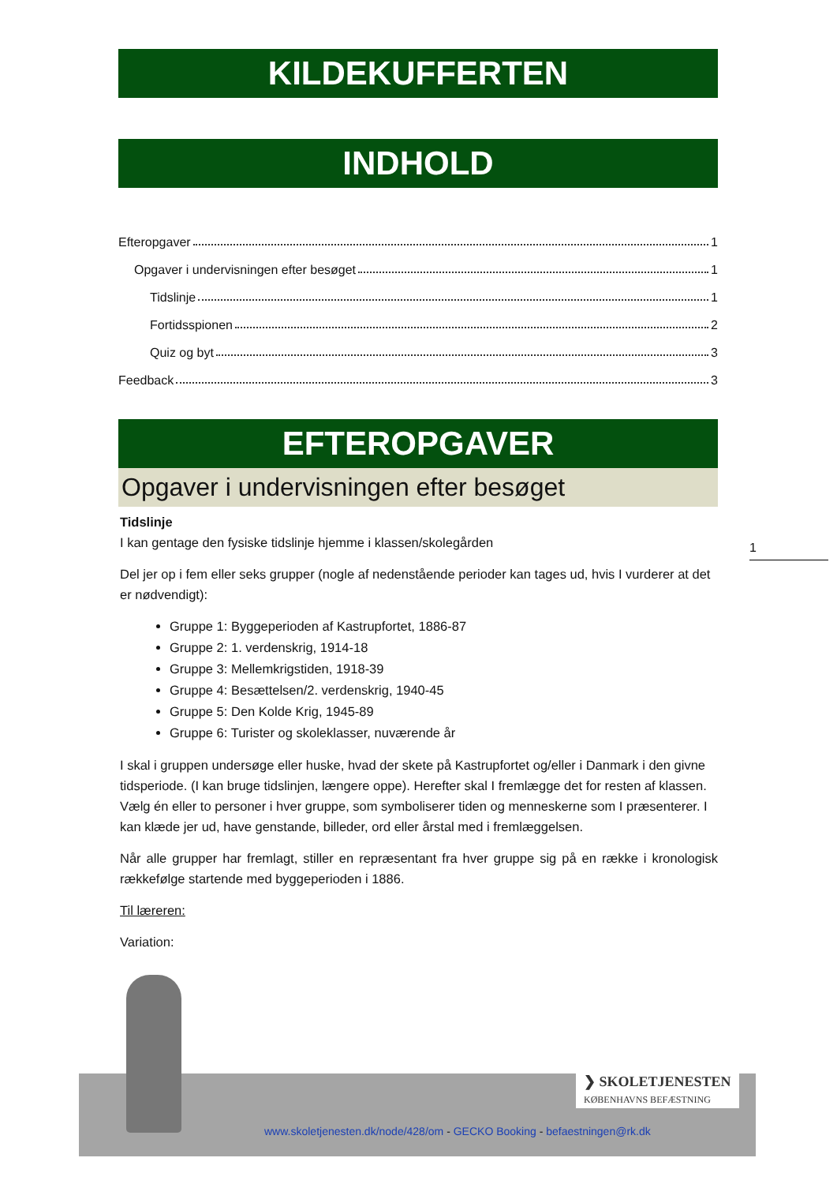KILDEKUFFERTEN
INDHOLD
Efteropgaver 1
Opgaver i undervisningen efter besøget 1
Tidslinje 1
Fortidsspionen 2
Quiz og byt 3
Feedback 3
EFTEROPGAVER
Opgaver i undervisningen efter besøget
Tidslinje
I kan gentage den fysiske tidslinje hjemme i klassen/skolegården
Del jer op i fem eller seks grupper (nogle af nedenstående perioder kan tages ud, hvis I vurderer at det er nødvendigt):
Gruppe 1: Byggeperioden af Kastrupfortet, 1886-87
Gruppe 2: 1. verdenskrig, 1914-18
Gruppe 3: Mellemkrigstiden, 1918-39
Gruppe 4: Besættelsen/2. verdenskrig, 1940-45
Gruppe 5: Den Kolde Krig, 1945-89
Gruppe 6: Turister og skoleklasser, nuværende år
I skal i gruppen undersøge eller huske, hvad der skete på Kastrupfortet og/eller i Danmark i den givne tidsperiode. (I kan bruge tidslinjen, længere oppe). Herefter skal I fremlægge det for resten af klassen. Vælg én eller to personer i hver gruppe, som symboliserer tiden og menneskerne som I præsenterer. I kan klæde jer ud, have genstande, billeder, ord eller årstal med i fremlæggelsen.
Når alle grupper har fremlagt, stiller en repræsentant fra hver gruppe sig på en række i kronologisk rækkefølge startende med byggeperioden i 1886.
Til læreren:
Variation:
1
❯ SKOLETJENESTEN
KØBENHAVNS BEFÆSTNING
www.skoletjenesten.dk/node/428/om - GECKO Booking - befaestningen@rk.dk